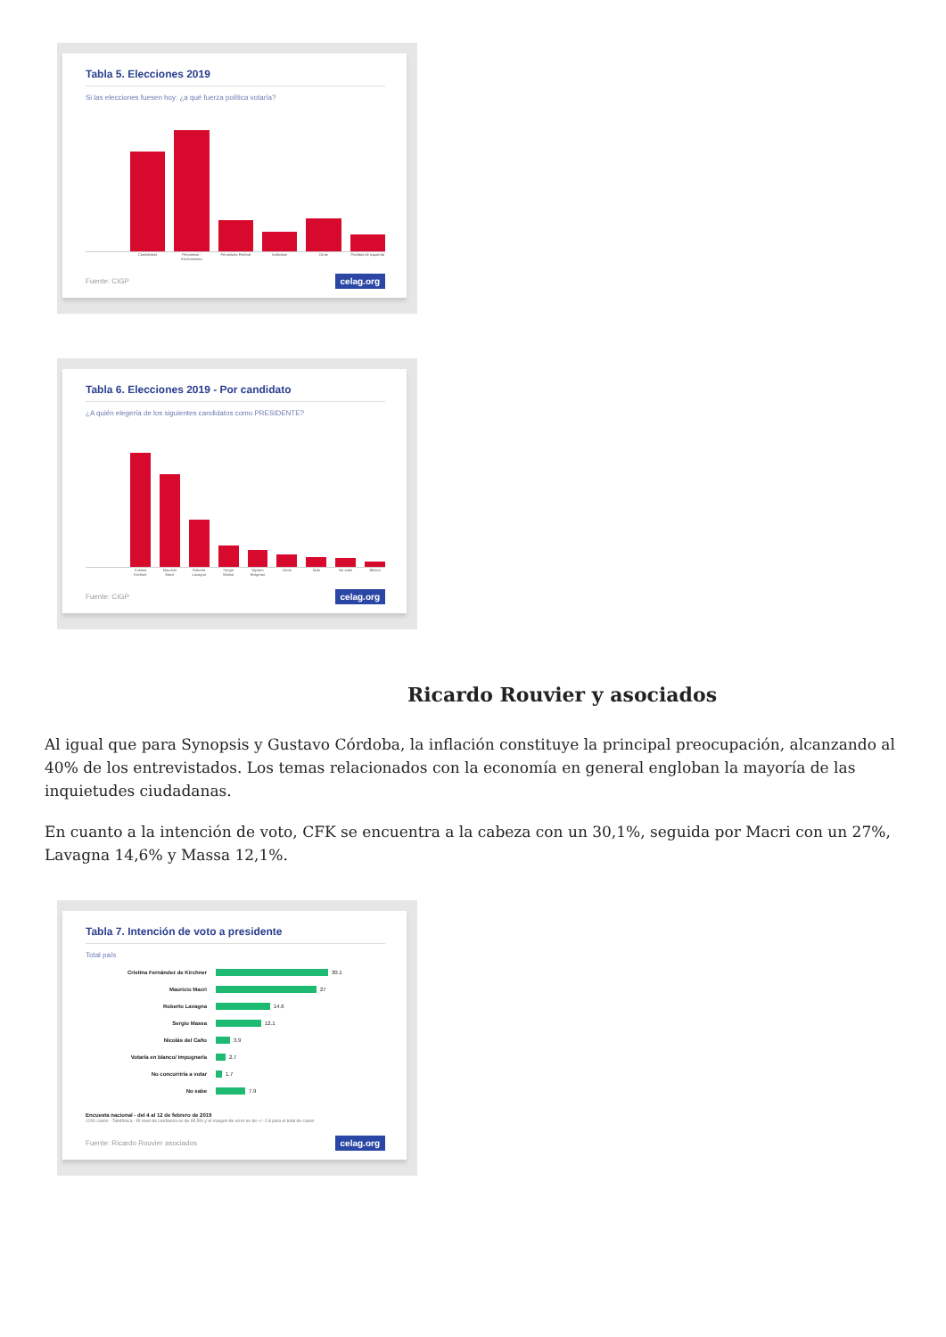Tabla 5. Elecciones 2019
Si las elecciones fuesen hoy: ¿a qué fuerza política votaría?
Cambiemos Peronismo - Kirchnerismo Peronismo Federal Indecisos Otros Partidos de izquierda
Fuente: CIGP celag.org
Tabla 6. Elecciones 2019 - Por candidato
¿A quién elegería de los siguientes candidatos como PRESIDENTE?
Cristina Kirchner Mauricio Macri Roberto Lavagna Sergio Massa Myriam Bregman Otros Nulo No sabe Blanco
Fuente: CIGP celag.org
Ricardo Rouvier y asociados
Al igual que para Synopsis y Gustavo Córdoba, la inflación constituye la principal preocupación, alcanzando al 40% de los entrevistados. Los temas relacionados con la economía en general engloban la mayoría de las inquietudes ciudadanas.
En cuanto a la intención de voto, CFK se encuentra a la cabeza con un 30,1%, seguida por Macri con un 27%, Lavagna 14,6% y Massa 12,1%.
Tabla 7. Intención de voto a presidente
Total país
Cristina Fernández de Kirchner 30.1
Mauricio Macri 27
Roberto Lavagna 14.6
Sergio Massa 12.1
Nicolás del Caño 3.9
Votaría en blanco/ Impugnaría 2.7
No concurriría a votar 1.7
No sabe 7.9
Encuesta nacional - del 4 al 12 de febrero de 2019
1200 casos - Telefónica - El nivel de confianza es de 95.5% y el margen de error es de +/- 2.8 para el total de casos
Fuente: Ricardo Rouvier asociados celag.org